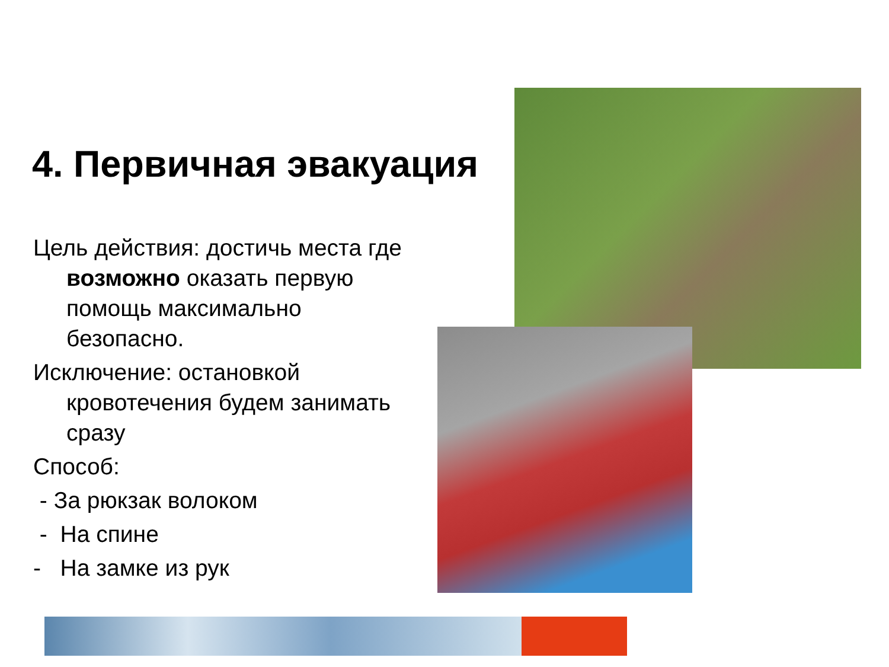4. Первичная эвакуация
Цель действия: достичь места где возможно оказать первую помощь максимально безопасно.
Исключение: остановкой кровотечения будем занимать сразу
Способ:
- За рюкзак волоком
- На спине
- На замке из рук